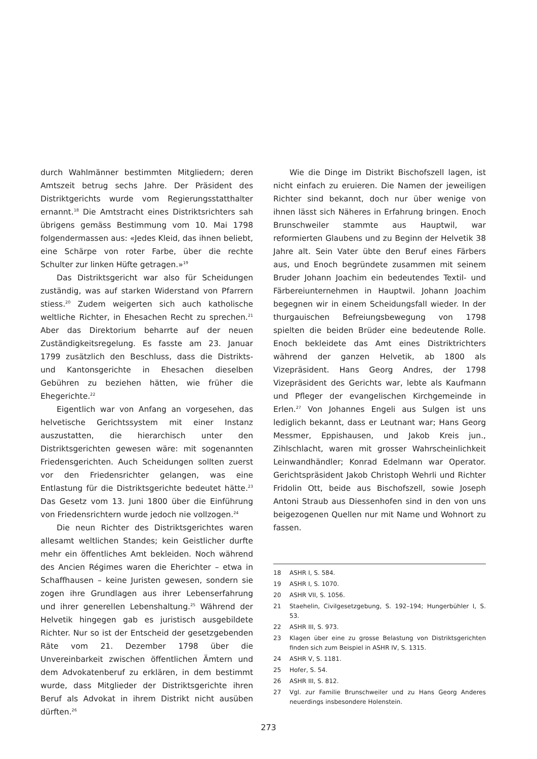durch Wahlmänner bestimmten Mitgliedern; deren Amtszeit betrug sechs Jahre. Der Präsident des Distriktgerichts wurde vom Regierungsstatthalter ernannt.<sup>18</sup> Die Amtstracht eines Distriktsrichters sah übrigens gemäss Bestimmung vom 10. Mai 1798 folgendermassen aus: «Jedes Kleid, das ihnen beliebt, eine Schärpe von roter Farbe, über die rechte Schulter zur linken Hüfte getragen.»<sup>19</sup>
Das Distriktsgericht war also für Scheidungen zuständig, was auf starken Widerstand von Pfarrern stiess.<sup>20</sup> Zudem weigerten sich auch katholische weltliche Richter, in Ehesachen Recht zu sprechen.<sup>21</sup> Aber das Direktorium beharrte auf der neuen Zuständigkeitsregelung. Es fasste am 23. Januar 1799 zusätzlich den Beschluss, dass die Distrikts- und Kantonsgerichte in Ehesachen dieselben Gebühren zu beziehen hätten, wie früher die Ehegerichte.<sup>22</sup>
Eigentlich war von Anfang an vorgesehen, das helvetische Gerichtssystem mit einer Instanz auszustatten, die hierarchisch unter den Distriktsgerichten gewesen wäre: mit sogenannten Friedensgerichten. Auch Scheidungen sollten zuerst vor den Friedensrichter gelangen, was eine Entlastung für die Distriktsgerichte bedeutet hätte.<sup>23</sup> Das Gesetz vom 13. Juni 1800 über die Einführung von Friedensrichtern wurde jedoch nie vollzogen.<sup>24</sup>
Die neun Richter des Distriktsgerichtes waren allesamt weltlichen Standes; kein Geistlicher durfte mehr ein öffentliches Amt bekleiden. Noch während des Ancien Régimes waren die Eherichter – etwa in Schaffhausen – keine Juristen gewesen, sondern sie zogen ihre Grundlagen aus ihrer Lebenserfahrung und ihrer generellen Lebenshaltung.<sup>25</sup> Während der Helvetik hingegen gab es juristisch ausgebildete Richter. Nur so ist der Entscheid der gesetzgebenden Räte vom 21. Dezember 1798 über die Unvereinbarkeit zwischen öffentlichen Ämtern und dem Advokatenberuf zu erklären, in dem bestimmt wurde, dass Mitglieder der Distriktsgerichte ihren Beruf als Advokat in ihrem Distrikt nicht ausüben dürften.<sup>26</sup>
Wie die Dinge im Distrikt Bischofszell lagen, ist nicht einfach zu eruieren. Die Namen der jeweiligen Richter sind bekannt, doch nur über wenige von ihnen lässt sich Näheres in Erfahrung bringen. Enoch Brunschweiler stammte aus Hauptwil, war reformierten Glaubens und zu Beginn der Helvetik 38 Jahre alt. Sein Vater übte den Beruf eines Färbers aus, und Enoch begründete zusammen mit seinem Bruder Johann Joachim ein bedeutendes Textil- und Färbereiunternehmen in Hauptwil. Johann Joachim begegnen wir in einem Scheidungsfall wieder. In der thurgauischen Befreiungsbewegung von 1798 spielten die beiden Brüder eine bedeutende Rolle. Enoch bekleidete das Amt eines Distriktrichters während der ganzen Helvetik, ab 1800 als Vizepräsident. Hans Georg Andres, der 1798 Vizepräsident des Gerichts war, lebte als Kaufmann und Pfleger der evangelischen Kirchgemeinde in Erlen.<sup>27</sup> Von Johannes Engeli aus Sulgen ist uns lediglich bekannt, dass er Leutnant war; Hans Georg Messmer, Eppishausen, und Jakob Kreis jun., Zihlschlacht, waren mit grosser Wahrscheinlichkeit Leinwandhändler; Konrad Edelmann war Operator. Gerichtspräsident Jakob Christoph Wehrli und Richter Fridolin Ott, beide aus Bischofszell, sowie Joseph Antoni Straub aus Diessenhofen sind in den von uns beigezogenen Quellen nur mit Name und Wohnort zu fassen.
18 ASHR I, S. 584.
19 ASHR I, S. 1070.
20 ASHR VII, S. 1056.
21 Staehelin, Civilgesetzgebung, S. 192–194; Hungerbühler I, S. 53.
22 ASHR III, S. 973.
23 Klagen über eine zu grosse Belastung von Distriktsgerichten finden sich zum Beispiel in ASHR IV, S. 1315.
24 ASHR V, S. 1181.
25 Hofer, S. 54.
26 ASHR III, S. 812.
27 Vgl. zur Familie Brunschweiler und zu Hans Georg Anderes neuerdings insbesondere Holenstein.
273